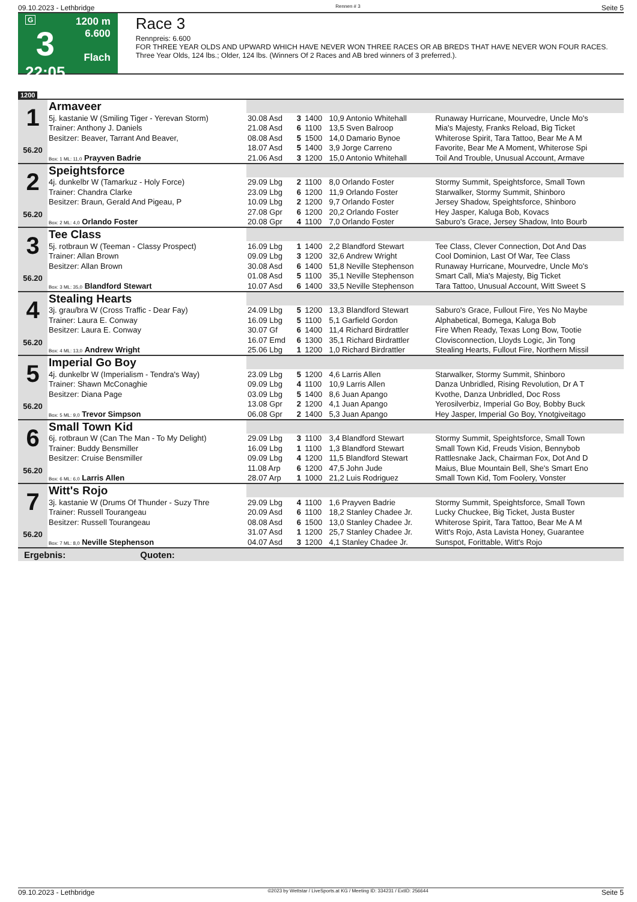09.10.2023 - Lethbridge Rennen # 3 Seite 5
G
3
22:05
1200 m
6.600
Flach
Race 3
Rennpreis: 6.600
FOR THREE YEAR OLDS AND UPWARD WHICH HAVE NEVER WON THREE RACES OR AB BREDS THAT HAVE NEVER WON FOUR RACES. Three Year Olds, 124 lbs.; Older, 124 lbs. (Winners Of 2 Races and AB bred winners of 3 preferred.).
1200
| 1 56.20 | Armaveer | | | | | |
| | 5j. kastanie W (Smiling Tiger - Yerevan Storm) | 30.08 Asd | 3 | 1400 | 10,9 Antonio Whitehall | Runaway Hurricane, Mourvedre, Uncle Mo's |
| | Trainer: Anthony J. Daniels | 21.08 Asd | 6 | 1100 | 13,5 Sven Balroop | Mia's Majesty, Franks Reload, Big Ticket |
| | Besitzer: Beaver, Tarrant And Beaver, | 08.08 Asd | 5 | 1500 | 14,0 Damario Bynoe | Whiterose Spirit, Tara Tattoo, Bear Me A M |
| | | 18.07 Asd | 5 | 1400 | 3,9 Jorge Carreno | Favorite, Bear Me A Moment, Whiterose Spi |
| | Box: 1 ML: 11,0 Prayven Badrie | 21.06 Asd | 3 | 1200 | 15,0 Antonio Whitehall | Toil And Trouble, Unusual Account, Armave |
| 2 56.20 | Speightsforce | | | | | |
| | 4j. dunkelbr W (Tamarkuz - Holy Force) | 29.09 Lbg | 2 | 1100 | 8,0 Orlando Foster | Stormy Summit, Speightsforce, Small Town |
| | Trainer: Chandra Clarke | 23.09 Lbg | 6 | 1200 | 11,9 Orlando Foster | Starwalker, Stormy Summit, Shinboro |
| | Besitzer: Braun, Gerald And Pigeau, P | 10.09 Lbg | 2 | 1200 | 9,7 Orlando Foster | Jersey Shadow, Speightsforce, Shinboro |
| | | 27.08 Gpr | 6 | 1200 | 20,2 Orlando Foster | Hey Jasper, Kaluga Bob, Kovacs |
| | Box: 2 ML: 4,0 Orlando Foster | 20.08 Gpr | 4 | 1100 | 7,0 Orlando Foster | Saburo's Grace, Jersey Shadow, Into Bourb |
| 3 56.20 | Tee Class | | | | | |
| | 5j. rotbraun W (Teeman - Classy Prospect) | 16.09 Lbg | 1 | 1400 | 2,2 Blandford Stewart | Tee Class, Clever Connection, Dot And Das |
| | Trainer: Allan Brown | 09.09 Lbg | 3 | 1200 | 32,6 Andrew Wright | Cool Dominion, Last Of War, Tee Class |
| | Besitzer: Allan Brown | 30.08 Asd | 6 | 1400 | 51,8 Neville Stephenson | Runaway Hurricane, Mourvedre, Uncle Mo's |
| | | 01.08 Asd | 5 | 1100 | 35,1 Neville Stephenson | Smart Call, Mia's Majesty, Big Ticket |
| | Box: 3 ML: 35,0 Blandford Stewart | 10.07 Asd | 6 | 1400 | 33,5 Neville Stephenson | Tara Tattoo, Unusual Account, Witt Sweet S |
| 4 56.20 | Stealing Hearts | | | | | |
| | 3j. grau/bra W (Cross Traffic - Dear Fay) | 24.09 Lbg | 5 | 1200 | 13,3 Blandford Stewart | Saburo's Grace, Fullout Fire, Yes No Maybe |
| | Trainer: Laura E. Conway | 16.09 Lbg | 5 | 1100 | 5,1 Garfield Gordon | Alphabetical, Bomega, Kaluga Bob |
| | Besitzer: Laura E. Conway | 30.07 Gf | 6 | 1400 | 11,4 Richard Birdrattler | Fire When Ready, Texas Long Bow, Tootie |
| | | 16.07 Emd | 6 | 1300 | 35,1 Richard Birdrattler | Clovisconnection, Lloyds Logic, Jin Tong |
| | Box: 4 ML: 13,0 Andrew Wright | 25.06 Lbg | 1 | 1200 | 1,0 Richard Birdrattler | Stealing Hearts, Fullout Fire, Northern Missil |
| 5 56.20 | Imperial Go Boy | | | | | |
| | 4j. dunkelbr W (Imperialism - Tendra's Way) | 23.09 Lbg | 5 | 1200 | 4,6 Larris Allen | Starwalker, Stormy Summit, Shinboro |
| | Trainer: Shawn McConaghie | 09.09 Lbg | 4 | 1100 | 10,9 Larris Allen | Danza Unbridled, Rising Revolution, Dr A T |
| | Besitzer: Diana Page | 03.09 Lbg | 5 | 1400 | 8,6 Juan Apango | Kvothe, Danza Unbridled, Doc Ross |
| | | 13.08 Gpr | 2 | 1200 | 4,1 Juan Apango | Yerosilverbiz, Imperial Go Boy, Bobby Buck |
| | Box: 5 ML: 9,0 Trevor Simpson | 06.08 Gpr | 2 | 1400 | 5,3 Juan Apango | Hey Jasper, Imperial Go Boy, Ynotgiveitago |
| 6 56.20 | Small Town Kid | | | | | |
| | 6j. rotbraun W (Can The Man - To My Delight) | 29.09 Lbg | 3 | 1100 | 3,4 Blandford Stewart | Stormy Summit, Speightsforce, Small Town |
| | Trainer: Buddy Bensmiller | 16.09 Lbg | 1 | 1100 | 1,3 Blandford Stewart | Small Town Kid, Freuds Vision, Bennybob |
| | Besitzer: Cruise Bensmiller | 09.09 Lbg | 4 | 1200 | 11,5 Blandford Stewart | Rattlesnake Jack, Chairman Fox, Dot And D |
| | | 11.08 Arp | 6 | 1200 | 47,5 John Jude | Maius, Blue Mountain Bell, She's Smart Eno |
| | Box: 6 ML: 6,0 Larris Allen | 28.07 Arp | 1 | 1000 | 21,2 Luis Rodriguez | Small Town Kid, Tom Foolery, Vonster |
| 7 56.20 | Witt's Rojo | | | | | |
| | 3j. kastanie W (Drums Of Thunder - Suzy Thre | 29.09 Lbg | 4 | 1100 | 1,6 Prayven Badrie | Stormy Summit, Speightsforce, Small Town |
| | Trainer: Russell Tourangeau | 20.09 Asd | 6 | 1100 | 18,2 Stanley Chadee Jr. | Lucky Chuckee, Big Ticket, Justa Buster |
| | Besitzer: Russell Tourangeau | 08.08 Asd | 6 | 1500 | 13,0 Stanley Chadee Jr. | Whiterose Spirit, Tara Tattoo, Bear Me A M |
| | | 31.07 Asd | 1 | 1200 | 25,7 Stanley Chadee Jr. | Witt's Rojo, Asta Lavista Honey, Guarantee |
| | Box: 7 ML: 8,0 Neville Stephenson | 04.07 Asd | 3 | 1200 | 4,1 Stanley Chadee Jr. | Sunspot, Forittable, Witt's Rojo |
Ergebnis: Quoten:
09.10.2023 - Lethbridge ©2023 by Wettstar / LiveSports.at KG / Meeting ID: 334231 / ExtID: 256644 Seite 5